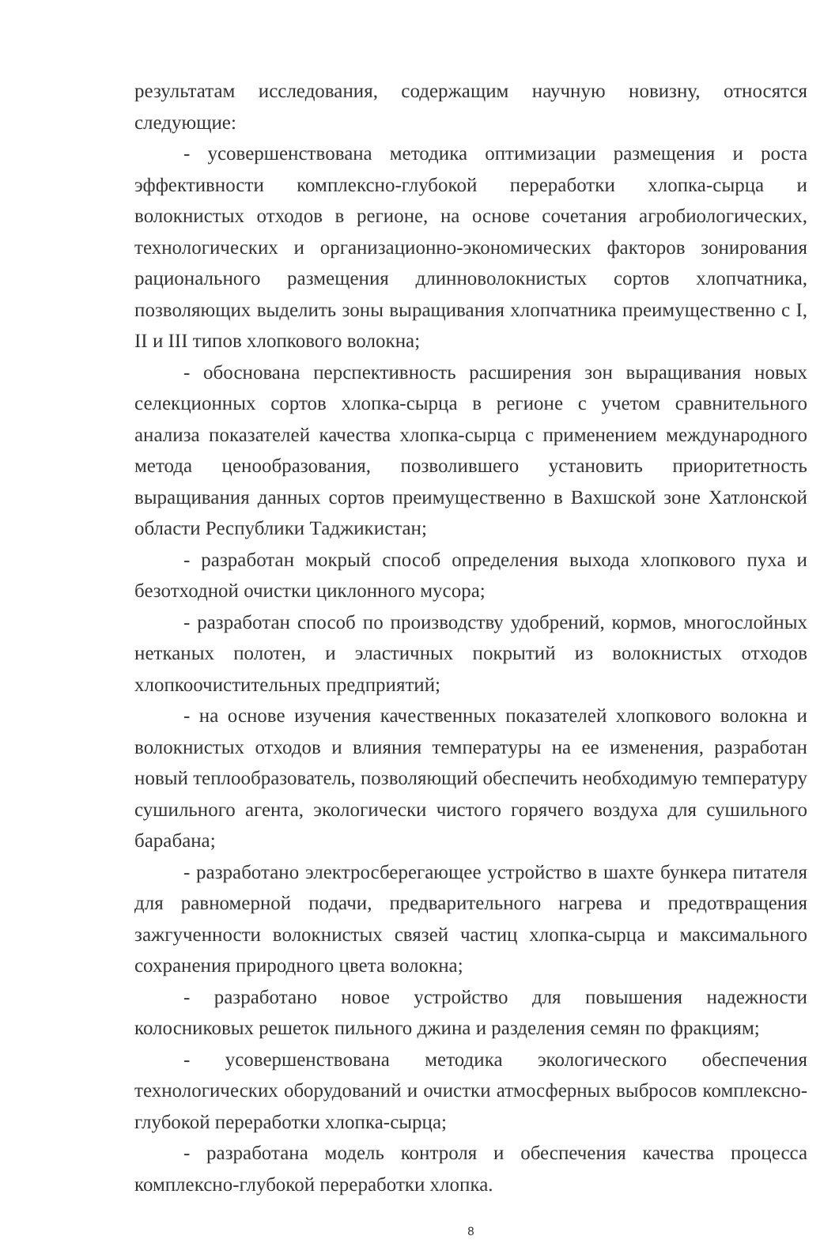результатам исследования, содержащим научную новизну, относятся следующие:
- усовершенствована методика оптимизации размещения и роста эффективности комплексно-глубокой переработки хлопка-сырца и волокнистых отходов в регионе, на основе сочетания агробиологических, технологических и организационно-экономических факторов зонирования рационального размещения длинноволокнистых сортов хлопчатника, позволяющих выделить зоны выращивания хлопчатника преимущественно с I, II и III типов хлопкового волокна;
- обоснована перспективность расширения зон выращивания новых селекционных сортов хлопка-сырца в регионе с учетом сравнительного анализа показателей качества хлопка-сырца с применением международного метода ценообразования, позволившего установить приоритетность выращивания данных сортов преимущественно в Вахшской зоне Хатлонской области Республики Таджикистан;
- разработан мокрый способ определения выхода хлопкового пуха и безотходной очистки циклонного мусора;
- разработан способ по производству удобрений, кормов, многослойных нетканых полотен, и эластичных покрытий из волокнистых отходов хлопкоочистительных предприятий;
- на основе изучения качественных показателей хлопкового волокна и волокнистых отходов и влияния температуры на ее изменения, разработан новый теплообразователь, позволяющий обеспечить необходимую температуру сушильного агента, экологически чистого горячего воздуха для сушильного барабана;
- разработано электросберегающее устройство в шахте бункера питателя для равномерной подачи, предварительного нагрева и предотвращения зажгученности волокнистых связей частиц хлопка-сырца и максимального сохранения природного цвета волокна;
- разработано новое устройство для повышения надежности колосниковых решеток пильного джина и разделения семян по фракциям;
- усовершенствована методика экологического обеспечения технологических оборудований и очистки атмосферных выбросов комплексно-глубокой переработки хлопка-сырца;
- разработана модель контроля и обеспечения качества процесса комплексно-глубокой переработки хлопка.
8